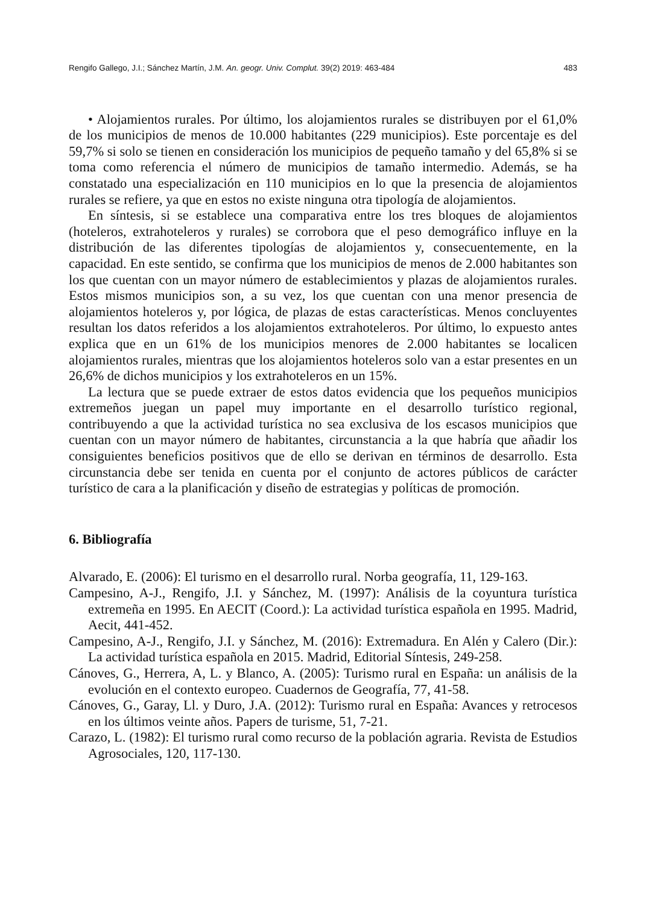Rengifo Gallego, J.I.; Sánchez Martín, J.M. An. geogr. Univ. Complut. 39(2) 2019: 463-484 483
• Alojamientos rurales. Por último, los alojamientos rurales se distribuyen por el 61,0% de los municipios de menos de 10.000 habitantes (229 municipios). Este porcentaje es del 59,7% si solo se tienen en consideración los municipios de pequeño tamaño y del 65,8% si se toma como referencia el número de municipios de tamaño intermedio. Además, se ha constatado una especialización en 110 municipios en lo que la presencia de alojamientos rurales se refiere, ya que en estos no existe ninguna otra tipología de alojamientos.
En síntesis, si se establece una comparativa entre los tres bloques de alojamientos (hoteleros, extrahoteleros y rurales) se corrobora que el peso demográfico influye en la distribución de las diferentes tipologías de alojamientos y, consecuentemente, en la capacidad. En este sentido, se confirma que los municipios de menos de 2.000 habitantes son los que cuentan con un mayor número de establecimientos y plazas de alojamientos rurales. Estos mismos municipios son, a su vez, los que cuentan con una menor presencia de alojamientos hoteleros y, por lógica, de plazas de estas características. Menos concluyentes resultan los datos referidos a los alojamientos extrahoteleros. Por último, lo expuesto antes explica que en un 61% de los municipios menores de 2.000 habitantes se localicen alojamientos rurales, mientras que los alojamientos hoteleros solo van a estar presentes en un 26,6% de dichos municipios y los extrahoteleros en un 15%.
La lectura que se puede extraer de estos datos evidencia que los pequeños municipios extremeños juegan un papel muy importante en el desarrollo turístico regional, contribuyendo a que la actividad turística no sea exclusiva de los escasos municipios que cuentan con un mayor número de habitantes, circunstancia a la que habría que añadir los consiguientes beneficios positivos que de ello se derivan en términos de desarrollo. Esta circunstancia debe ser tenida en cuenta por el conjunto de actores públicos de carácter turístico de cara a la planificación y diseño de estrategias y políticas de promoción.
6. Bibliografía
Alvarado, E. (2006): El turismo en el desarrollo rural. Norba geografía, 11, 129-163.
Campesino, A-J., Rengifo, J.I. y Sánchez, M. (1997): Análisis de la coyuntura turística extremeña en 1995. En AECIT (Coord.): La actividad turística española en 1995. Madrid, Aecit, 441-452.
Campesino, A-J., Rengifo, J.I. y Sánchez, M. (2016): Extremadura. En Alén y Calero (Dir.): La actividad turística española en 2015. Madrid, Editorial Síntesis, 249-258.
Cánoves, G., Herrera, A, L. y Blanco, A. (2005): Turismo rural en España: un análisis de la evolución en el contexto europeo. Cuadernos de Geografía, 77, 41-58.
Cánoves, G., Garay, Ll. y Duro, J.A. (2012): Turismo rural en España: Avances y retrocesos en los últimos veinte años. Papers de turisme, 51, 7-21.
Carazo, L. (1982): El turismo rural como recurso de la población agraria. Revista de Estudios Agrosociales, 120, 117-130.